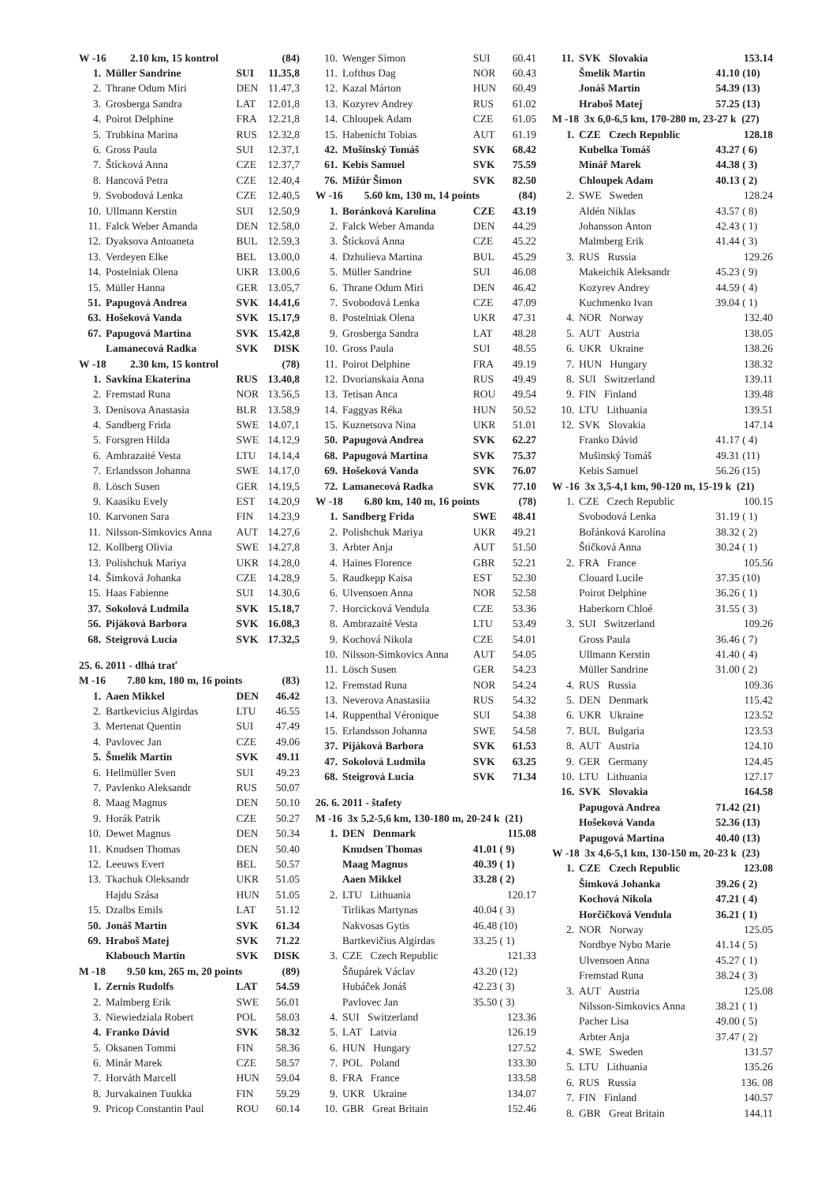| W -16 2.10 km, 15 kontrol | | | (84) |
| 1. | Müller Sandrine | SUI | 11.35,8 |
| 2. | Thrane Odum Miri | DEN | 11.47,3 |
| 3. | Grosberga Sandra | LAT | 12.01,8 |
| 4. | Poirot Delphine | FRA | 12.21,8 |
| 5. | Trubkina Marina | RUS | 12.32,8 |
| 6. | Gross Paula | SUI | 12.37,1 |
| 7. | Štícková Anna | CZE | 12.37,7 |
| 8. | Hancová Petra | CZE | 12.40,4 |
| 9. | Svobodová Lenka | CZE | 12.40,5 |
| 10. | Ullmann Kerstin | SUI | 12.50,9 |
| 11. | Falck Weber Amanda | DEN | 12.58,0 |
| 12. | Dyaksova Antoaneta | BUL | 12.59,3 |
| 13. | Verdeyen Elke | BEL | 13.00,0 |
| 14. | Postelniak Olena | UKR | 13.00,6 |
| 15. | Müller Hanna | GER | 13.05,7 |
| 51. | Papugová Andrea | SVK | 14.41,6 |
| 63. | Hošeková Vanda | SVK | 15.17,9 |
| 67. | Papugová Martina | SVK | 15.42,8 |
| | Lamanecová Radka | SVK | DISK |
| W -18 2.30 km, 15 kontrol | | | (78) |
| 1. | Savkina Ekaterina | RUS | 13.40,8 |
| 2. | Fremstad Runa | NOR | 13.56,5 |
| 3. | Denisova Anastasia | BLR | 13.58,9 |
| 4. | Sandberg Frida | SWE | 14.07,1 |
| 5. | Forsgren Hilda | SWE | 14.12,9 |
| 6. | Ambrazaité Vesta | LTU | 14.14,4 |
| 7. | Erlandsson Johanna | SWE | 14.17,0 |
| 8. | Lösch Susen | GER | 14.19,5 |
| 9. | Kaasiku Evely | EST | 14.20,9 |
| 10. | Karvonen Sara | FIN | 14.23,9 |
| 11. | Nilsson-Simkovics Anna | AUT | 14.27,6 |
| 12. | Kollberg Olivia | SWE | 14.27,8 |
| 13. | Polishchuk Mariya | UKR | 14.28,0 |
| 14. | Šimková Johanka | CZE | 14.28,9 |
| 15. | Haas Fabienne | SUI | 14.30,6 |
| 37. | Sokolová Ludmila | SVK | 15.18,7 |
| 56. | Pijáková Barbora | SVK | 16.08,3 |
| 68. | Steigrová Lucia | SVK | 17.32,5 |
| 25. 6. 2011 - dlhá trať | | | |
| M -16 7.80 km, 180 m, 16 points | | | (83) |
| 1. | Aaen Mikkel | DEN | 46.42 |
| 2. | Bartkevicius Algirdas | LTU | 46.55 |
| 3. | Mertenat Quentin | SUI | 47.49 |
| 4. | Pavlovec Jan | CZE | 49.06 |
| 5. | Šmelík Martin | SVK | 49.11 |
| 6. | Hellmüller Sven | SUI | 49.23 |
| 7. | Pavlenko Aleksandr | RUS | 50.07 |
| 8. | Maag Magnus | DEN | 50.10 |
| 9. | Horák Patrik | CZE | 50.27 |
| 10. | Dewet Magnus | DEN | 50.34 |
| 11. | Knudsen Thomas | DEN | 50.40 |
| 12. | Leeuws Evert | BEL | 50.57 |
| 13. | Tkachuk Oleksandr | UKR | 51.05 |
| | Hajdu Szása | HUN | 51.05 |
| 15. | Dzalbs Emils | LAT | 51.12 |
| 50. | Jonáš Martin | SVK | 61.34 |
| 69. | Hraboš Matej | SVK | 71.22 |
| | Klabouch Martin | SVK | DISK |
| M -18 9.50 km, 265 m, 20 points | | | (89) |
| 1. | Zernis Rudolfs | LAT | 54.59 |
| 2. | Malmberg Erik | SWE | 56.01 |
| 3. | Niewiedziala Robert | POL | 58.03 |
| 4. | Franko Dávid | SVK | 58.32 |
| 5. | Oksanen Tommi | FIN | 58.36 |
| 6. | Minár Marek | CZE | 58.57 |
| 7. | Horváth Marcell | HUN | 59.04 |
| 8. | Jurvakainen Tuukka | FIN | 59.29 |
| 9. | Pricop Constantin Paul | ROU | 60.14 |
| 10. | Wenger Simon | SUI | 60.41 |
| 11. | Lofthus Dag | NOR | 60.43 |
| 12. | Kazal Márton | HUN | 60.49 |
| 13. | Kozyrev Andrey | RUS | 61.02 |
| 14. | Chloupek Adam | CZE | 61.05 |
| 15. | Habenicht Tobias | AUT | 61.19 |
| 42. | Mušinský Tomáš | SVK | 68.42 |
| 61. | Kebis Samuel | SVK | 75.59 |
| 76. | Mižúr Šimon | SVK | 82.50 |
| W -16 5.60 km, 130 m, 14 points | | | (84) |
| 1. | Boránková Karolína | CZE | 43.19 |
| 2. | Falck Weber Amanda | DEN | 44.29 |
| 3. | Štícková Anna | CZE | 45.22 |
| 4. | Dzhulieva Martina | BUL | 45.29 |
| 5. | Müller Sandrine | SUI | 46.08 |
| 6. | Thrane Odum Miri | DEN | 46.42 |
| 7. | Svobodová Lenka | CZE | 47.09 |
| 8. | Postelniak Olena | UKR | 47.31 |
| 9. | Grosberga Sandra | LAT | 48.28 |
| 10. | Gross Paula | SUI | 48.55 |
| 11. | Poirot Delphine | FRA | 49.19 |
| 12. | Dvorianskaia Anna | RUS | 49.49 |
| 13. | Tetisan Anca | ROU | 49.54 |
| 14. | Faggyas Réka | HUN | 50.52 |
| 15. | Kuznetsova Nina | UKR | 51.01 |
| 50. | Papugová Andrea | SVK | 62.27 |
| 68. | Papugová Martina | SVK | 75.37 |
| 69. | Hošeková Vanda | SVK | 76.07 |
| 72. | Lamanecová Radka | SVK | 77.10 |
| W -18 6.80 km, 140 m, 16 points | | | (78) |
| 1. | Sandberg Frida | SWE | 48.41 |
| 2. | Polishchuk Mariya | UKR | 49.21 |
| 3. | Arbter Anja | AUT | 51.50 |
| 4. | Haines Florence | GBR | 52.21 |
| 5. | Raudkepp Kaisa | EST | 52.30 |
| 6. | Ulvensoen Anna | NOR | 52.58 |
| 7. | Horcicková Vendula | CZE | 53.36 |
| 8. | Ambrazaité Vesta | LTU | 53.49 |
| 9. | Kochová Nikola | CZE | 54.01 |
| 10. | Nilsson-Simkovics Anna | AUT | 54.05 |
| 11. | Lösch Susen | GER | 54.23 |
| 12. | Fremstad Runa | NOR | 54.24 |
| 13. | Neverova Anastasiia | RUS | 54.32 |
| 14. | Ruppenthal Véronique | SUI | 54.38 |
| 15. | Erlandsson Johanna | SWE | 54.58 |
| 37. | Pijáková Barbora | SVK | 61.53 |
| 47. | Sokolová Ludmila | SVK | 63.25 |
| 68. | Steigrová Lucia | SVK | 71.34 |
| 26. 6. 2011 - štafety | | | |
| M -16 3x 5,2-5,6 km, 130-180 m, 20-24 k (21) | | | |
| 1. | DEN Denmark | | 115.08 |
| | Knudsen Thomas | 41.01 ( 9) | |
| | Maag Magnus | 40.39 ( 1) | |
| | Aaen Mikkel | 33.28 ( 2) | |
| 2. | LTU Lithuania | | 120.17 |
| | Tirlikas Martynas | 40.04 ( 3) | |
| | Nakvosas Gytis | 46.48 (10) | |
| | Bartkevičius Algirdas | 33.25 ( 1) | |
| 3. | CZE Czech Republic | | 121.33 |
| | Šňupárek Václav | 43.20 (12) | |
| | Hubáček Jonáš | 42.23 ( 3) | |
| | Pavlovec Jan | 35.50 ( 3) | |
| 4. | SUI Switzerland | | 123.36 |
| 5. | LAT Latvia | | 126.19 |
| 6. | HUN Hungary | | 127.52 |
| 7. | POL Poland | | 133.30 |
| 8. | FRA France | | 133.58 |
| 9. | UKR Ukraine | | 134.07 |
| 10. | GBR Great Britain | | 152.46 |
| 11. | SVK Slovakia | | 153.14 |
| | Šmelík Martin | 41.10 (10) | |
| | Jonáš Martin | 54.39 (13) | |
| | Hraboš Matej | 57.25 (13) | |
| M -18 3x 6,0-6,5 km, 170-280 m, 23-27 k (27) | | | |
| 1. | CZE Czech Republic | | 128.18 |
| | Kubelka Tomáš | 43.27 ( 6) | |
| | Minář Marek | 44.38 ( 3) | |
| | Chloupek Adam | 40.13 ( 2) | |
| 2. | SWE Sweden | | 128.24 |
| | Aldén Niklas | 43.57 ( 8) | |
| | Johansson Anton | 42.43 ( 1) | |
| | Malmberg Erik | 41.44 ( 3) | |
| 3. | RUS Russia | | 129.26 |
| | Makeichik Aleksandr | 45.23 ( 9) | |
| | Kozyrev Andrey | 44.59 ( 4) | |
| | Kuchmenko Ivan | 39.04 ( 1) | |
| 4. | NOR Norway | | 132.40 |
| 5. | AUT Austria | | 138.05 |
| 6. | UKR Ukraine | | 138.26 |
| 7. | HUN Hungary | | 138.32 |
| 8. | SUI Switzerland | | 139.11 |
| 9. | FIN Finland | | 139.48 |
| 10. | LTU Lithuania | | 139.51 |
| 12. | SVK Slovakia | | 147.14 |
| | Franko Dávid | 41.17 ( 4) | |
| | Mušinský Tomáš | 49.31 (11) | |
| | Kebis Samuel | 56.26 (15) | |
| W -16 3x 3,5-4,1 km, 90-120 m, 15-19 k (21) | | | |
| 1. | CZE Czech Republic | | 100.15 |
| | Svobodová Lenka | 31.19 ( 1) | |
| | Bořánková Karolína | 38.32 ( 2) | |
| | Štičková Anna | 30.24 ( 1) | |
| 2. | FRA France | | 105.56 |
| | Clouard Lucile | 37.35 (10) | |
| | Poirot Delphine | 36.26 ( 1) | |
| | Haberkorn Chloé | 31.55 ( 3) | |
| 3. | SUI Switzerland | | 109.26 |
| | Gross Paula | 36.46 ( 7) | |
| | Ullmann Kerstin | 41.40 ( 4) | |
| | Müller Sandrine | 31.00 ( 2) | |
| 4. | RUS Russia | | 109.36 |
| 5. | DEN Denmark | | 115.42 |
| 6. | UKR Ukraine | | 123.52 |
| 7. | BUL Bulgaria | | 123.53 |
| 8. | AUT Austria | | 124.10 |
| 9. | GER Germany | | 124.45 |
| 10. | LTU Lithuania | | 127.17 |
| 16. | SVK Slovakia | | 164.58 |
| | Papugová Andrea | 71.42 (21) | |
| | Hošeková Vanda | 52.36 (13) | |
| | Papugová Martina | 40.40 (13) | |
| W -18 3x 4,6-5,1 km, 130-150 m, 20-23 k (23) | | | |
| 1. | CZE Czech Republic | | 123.08 |
| | Šimková Johanka | 39.26 ( 2) | |
| | Kochová Nikola | 47.21 ( 4) | |
| | Horčičková Vendula | 36.21 ( 1) | |
| 2. | NOR Norway | | 125.05 |
| | Nordbye Nybo Marie | 41.14 ( 5) | |
| | Ulvensoen Anna | 45.27 ( 1) | |
| | Fremstad Runa | 38.24 ( 3) | |
| 3. | AUT Austria | | 125.08 |
| | Nilsson-Simkovics Anna | 38.21 ( 1) | |
| | Pacher Lisa | 49.00 ( 5) | |
| | Arbter Anja | 37.47 ( 2) | |
| 4. | SWE Sweden | | 131.57 |
| 5. | LTU Lithuania | | 135.26 |
| 6. | RUS Russia | | 136. 08 |
| 7. | FIN Finland | | 140.57 |
| 8. | GBR Great Britain | | 144.11 |